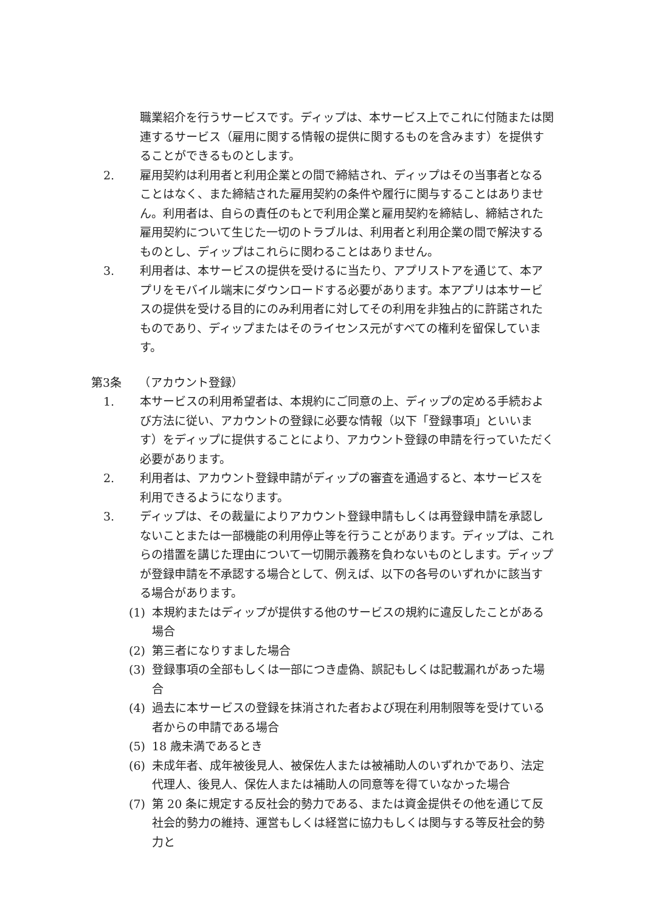職業紹介を行うサービスです。ディップは、本サービス上でこれに付随または関連するサービス（雇用に関する情報の提供に関するものを含みます）を提供することができるものとします。
2. 雇用契約は利用者と利用企業との間で締結され、ディップはその当事者となることはなく、また締結された雇用契約の条件や履行に関与することはありません。利用者は、自らの責任のもとで利用企業と雇用契約を締結し、締結された雇用契約について生じた一切のトラブルは、利用者と利用企業の間で解決するものとし、ディップはこれらに関わることはありません。
3. 利用者は、本サービスの提供を受けるに当たり、アプリストアを通じて、本アプリをモバイル端末にダウンロードする必要があります。本アプリは本サービスの提供を受ける目的にのみ利用者に対してその利用を非独占的に許諾されたものであり、ディップまたはそのライセンス元がすべての権利を留保しています。
第3条　　（アカウント登録）
1. 本サービスの利用希望者は、本規約にご同意の上、ディップの定める手続および方法に従い、アカウントの登録に必要な情報（以下「登録事項」といいます）をディップに提供することにより、アカウント登録の申請を行っていただく必要があります。
2. 利用者は、アカウント登録申請がディップの審査を通過すると、本サービスを利用できるようになります。
3. ディップは、その裁量によりアカウント登録申請もしくは再登録申請を承認しないことまたは一部機能の利用停止等を行うことがあります。ディップは、これらの措置を講じた理由について一切開示義務を負わないものとします。ディップが登録申請を不承認する場合として、例えば、以下の各号のいずれかに該当する場合があります。
(1) 本規約またはディップが提供する他のサービスの規約に違反したことがある場合
(2) 第三者になりすました場合
(3) 登録事項の全部もしくは一部につき虚偽、誤記もしくは記載漏れがあった場合
(4) 過去に本サービスの登録を抹消された者および現在利用制限等を受けている者からの申請である場合
(5) 18 歳未満であるとき
(6) 未成年者、成年被後見人、被保佐人または被補助人のいずれかであり、法定代理人、後見人、保佐人または補助人の同意等を得ていなかった場合
(7) 第 20 条に規定する反社会的勢力である、または資金提供その他を通じて反社会的勢力の維持、運営もしくは経営に協力もしくは関与する等反社会的勢力と